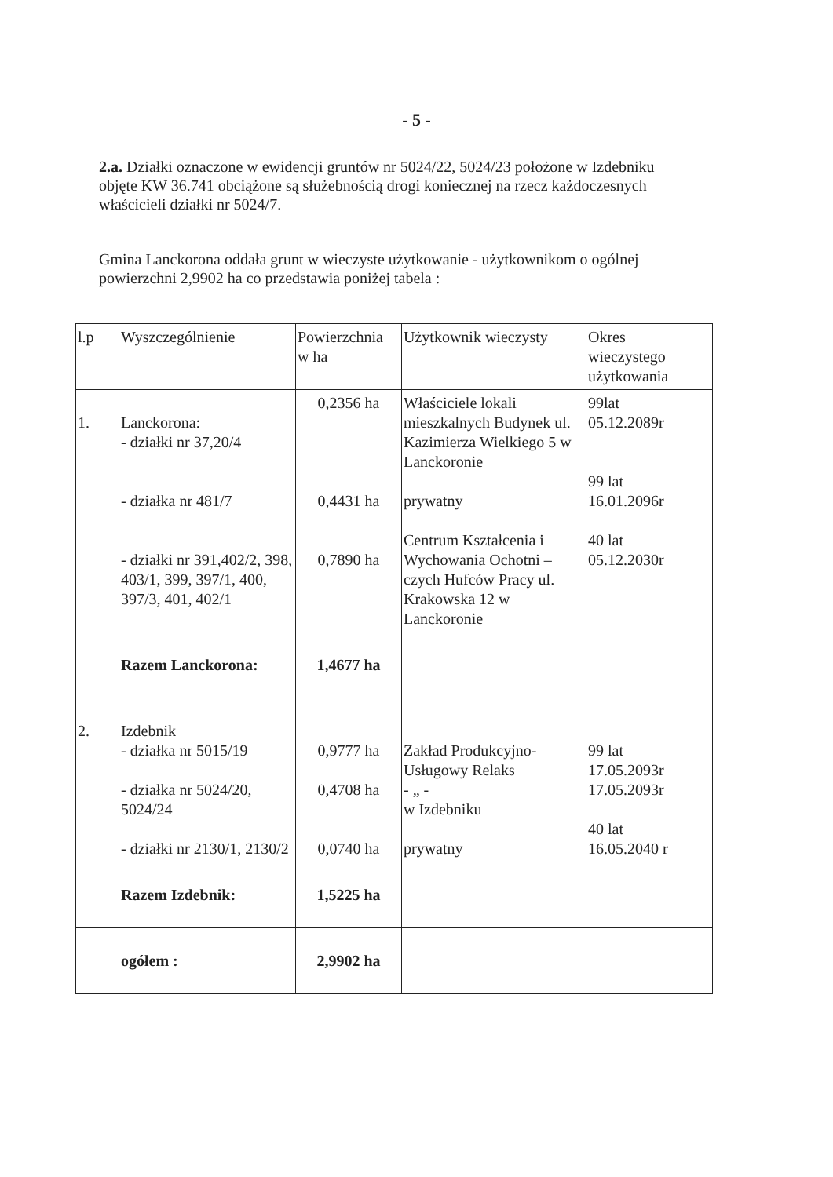- 5 -
2.a. Działki oznaczone w ewidencji gruntów nr 5024/22, 5024/23 położone w Izdebniku objęte KW 36.741 obciążone są służebnością drogi koniecznej na rzecz każdoczesnych właścicieli działki nr 5024/7.
Gmina Lanckorona oddała grunt w wieczyste użytkowanie - użytkownikom o ogólnej powierzchni 2,9902 ha co przedstawia poniżej tabela :
| l.p | Wyszczególnienie | Powierzchnia w ha | Użytkownik wieczysty | Okres wieczystego użytkowania |
| 1. | Lanckorona: - działki nr 37,20/4 - działka nr 481/7 - działki nr 391,402/2, 398, 403/1, 399, 397/1, 400, 397/3, 401, 402/1 | 0,2356 ha 0,4431 ha 0,7890 ha | Właściciele lokali mieszkalnych Budynek ul. Kazimierza Wielkiego 5 w Lanckoronie prywatny Centrum Kształcenia i Wychowania Ochotni – czych Hufców Pracy ul. Krakowska 12 w Lanckoronie | 99lat 05.12.2089r 99 lat 16.01.2096r 40 lat 05.12.2030r |
| | Razem Lanckorona: | 1,4677 ha | | |
| 2. | Izdebnik - działka nr 5015/19 - działka nr 5024/20, 5024/24 - działki nr 2130/1, 2130/2 | 0,9777 ha 0,4708 ha 0,0740 ha | Zakład Produkcyjno-Usługowy Relaks - „ - w Izdebniku prywatny | 99 lat 17.05.2093r 17.05.2093r 40 lat 16.05.2040 r |
| | Razem Izdebnik: | 1,5225 ha | | |
| | ogółem : | 2,9902 ha | | |